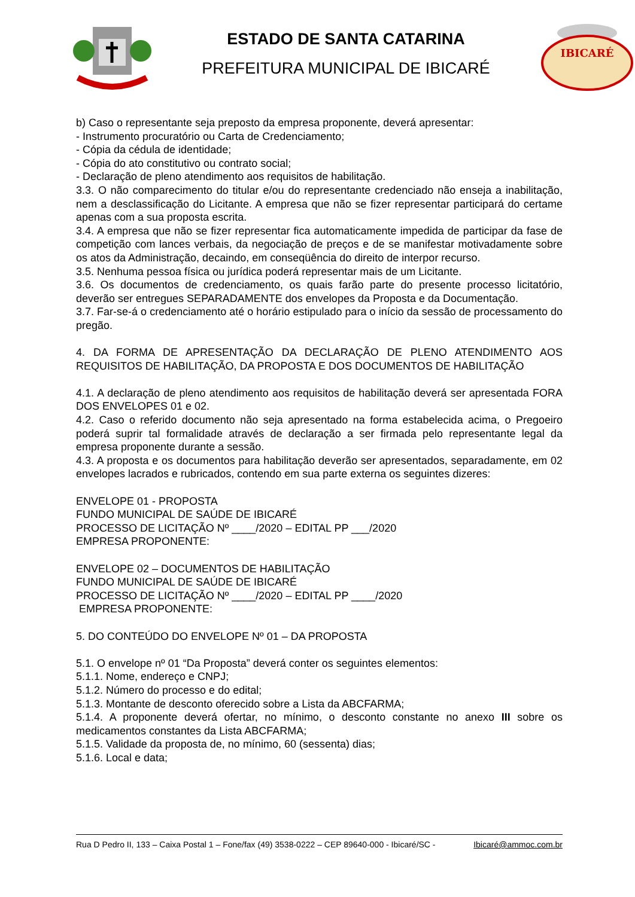ESTADO DE SANTA CATARINA
PREFEITURA MUNICIPAL DE IBICARÉ
IBICARÉ
b) Caso o representante seja preposto da empresa proponente, deverá apresentar:
- Instrumento procuratório ou Carta de Credenciamento;
- Cópia da cédula de identidade;
- Cópia do ato constitutivo ou contrato social;
- Declaração de pleno atendimento aos requisitos de habilitação.
3.3. O não comparecimento do titular e/ou do representante credenciado não enseja a inabilitação, nem a desclassificação do Licitante. A empresa que não se fizer representar participará do certame apenas com a sua proposta escrita.
3.4. A empresa que não se fizer representar fica automaticamente impedida de participar da fase de competição com lances verbais, da negociação de preços e de se manifestar motivadamente sobre os atos da Administração, decaindo, em conseqüência do direito de interpor recurso.
3.5. Nenhuma pessoa física ou jurídica poderá representar mais de um Licitante.
3.6. Os documentos de credenciamento, os quais farão parte do presente processo licitatório, deverão ser entregues SEPARADAMENTE dos envelopes da Proposta e da Documentação.
3.7. Far-se-á o credenciamento até o horário estipulado para o início da sessão de processamento do pregão.
4. DA FORMA DE APRESENTAÇÃO DA DECLARAÇÃO DE PLENO ATENDIMENTO AOS REQUISITOS DE HABILITAÇÃO, DA PROPOSTA E DOS DOCUMENTOS DE HABILITAÇÃO
4.1. A declaração de pleno atendimento aos requisitos de habilitação deverá ser apresentada FORA DOS ENVELOPES 01 e 02.
4.2. Caso o referido documento não seja apresentado na forma estabelecida acima, o Pregoeiro poderá suprir tal formalidade através de declaração a ser firmada pelo representante legal da empresa proponente durante a sessão.
4.3. A proposta e os documentos para habilitação deverão ser apresentados, separadamente, em 02 envelopes lacrados e rubricados, contendo em sua parte externa os seguintes dizeres:
ENVELOPE 01 - PROPOSTA
FUNDO MUNICIPAL DE SAÚDE DE IBICARÉ
PROCESSO DE LICITAÇÃO Nº ____/2020 – EDITAL PP ___/2020
EMPRESA PROPONENTE:
ENVELOPE 02 – DOCUMENTOS DE HABILITAÇÃO
FUNDO MUNICIPAL DE SAÚDE DE IBICARÉ
PROCESSO DE LICITAÇÃO Nº ____/2020 – EDITAL PP ____/2020
EMPRESA PROPONENTE:
5. DO CONTEÚDO DO ENVELOPE Nº 01 – DA PROPOSTA
5.1. O envelope nº 01 “Da Proposta” deverá conter os seguintes elementos:
5.1.1. Nome, endereço e CNPJ;
5.1.2. Número do processo e do edital;
5.1.3. Montante de desconto oferecido sobre a Lista da ABCFARMA;
5.1.4. A proponente deverá ofertar, no mínimo, o desconto constante no anexo III sobre os medicamentos constantes da Lista ABCFARMA;
5.1.5. Validade da proposta de, no mínimo, 60 (sessenta) dias;
5.1.6. Local e data;
Rua D Pedro II, 133 – Caixa Postal 1 – Fone/fax (49) 3538-0222 – CEP 89640-000 - Ibicaré/SC - Ibicaré@ammoc.com.br